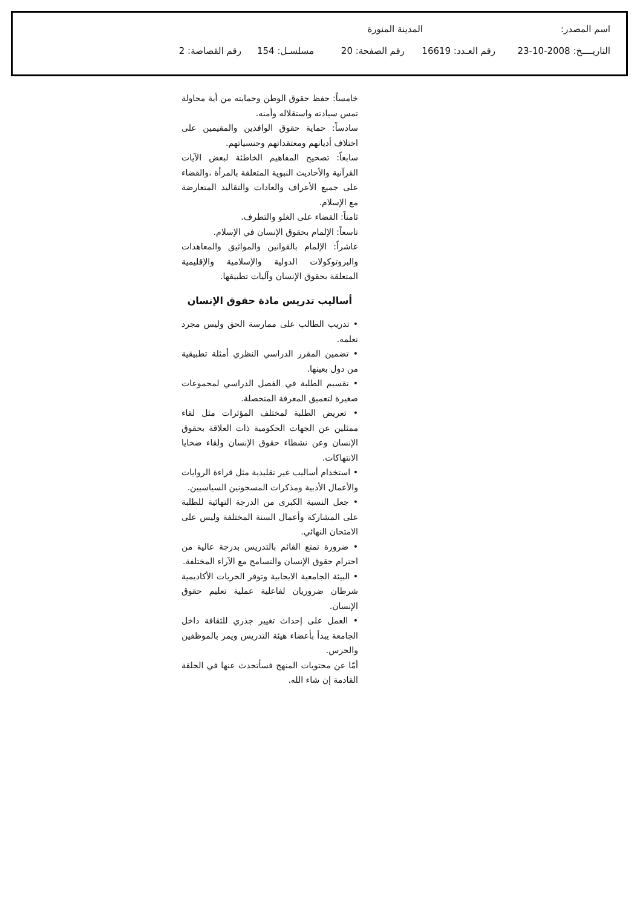اسم المصدر: المدينة المنورة
التاريــــخ: 2008-10-23 رقم العـدد: 16619 رقم الصفحة: 20 مسلسـل: 154 رقم القصاصة: 2
خامساً: حفظ حقوق الوطن وحمايته من أية محاولة تمس سيادته واستقلاله وأمنه.
سادساً: حماية حقوق الوافدين والمقيمين على اختلاف أديانهم ومعتقداتهم وجنسياتهم.
سابعاً: تصحيح المفاهيم الخاطئة لبعض الآيات القرآنية والأحاديث النبوية المتعلقة بالمرأة ،والقضاء على جميع الأعراف والعادات والتقاليد المتعارضة مع الإسلام.
ثامناً: القضاء على الغلو والتطرف.
تاسعاً: الإلمام بحقوق الإنسان في الإسلام.
عاشراً: الإلمام بالقوانين والمواثيق والمعاهدات والبروتوكولات الدولية والإسلامية والإقليمية المتعلقة بحقوق الإنسان وآليات تطبيقها.
أساليب تدريس مادة حقوق الإنسان
• تدريب الطالب على ممارسة الحق وليس مجرد تعلمه.
• تضمين المقرر الدراسي النظري أمثلة تطبيقية من دول بعينها.
• تقسيم الطلبة في الفصل الدراسي لمجموعات صغيرة لتعميق المعرفة المتحصلة.
• تعريض الطلبة لمختلف المؤثرات مثل لقاء ممثلين عن الجهات الحكومية ذات العلاقة بحقوق الإنسان وعن نشطاء حقوق الإنسان ولقاء ضحايا الانتهاكات.
• استخدام أساليب غير تقليدية مثل قراءة الروايات والأعمال الأدبية ومذكرات المسجونين السياسيين.
• جعل النسبة الكبرى من الدرجة النهائية للطلبة على المشاركة وأعمال السنة المختلفة وليس على الامتحان النهائي.
• ضرورة تمتع القائم بالتدريس بدرجة عالية من احترام حقوق الإنسان والتسامح مع الآراء المختلفة.
• البيئة الجامعية الايجابية وتوفر الحريات الأكاديمية شرطان ضروريان لفاعلية عملية تعليم حقوق الإنسان.
• العمل على إحداث تغيير جذري للثقافة داخل الجامعة يبدأ بأعضاء هيئة التدريس ويمر بالموظفين والحرس.
أمّا عن محتويات المنهج فسأتحدث عنها في الحلقة القادمة إن شاء الله.